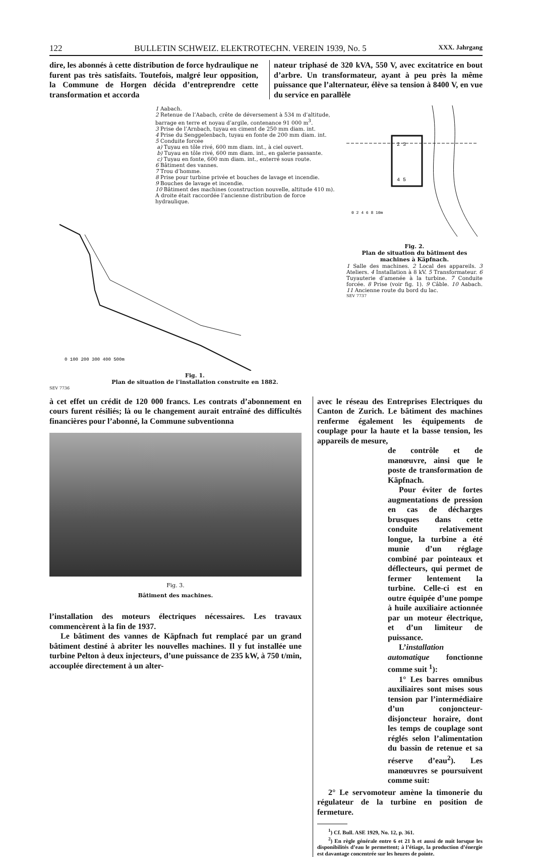122 BULLETIN SCHWEIZ. ELEKTROTECHN. VEREIN 1939, No. 5 XXX. Jahrgang
dire, les abonnés à cette distribution de force hydraulique ne furent pas très satisfaits. Toutefois, malgré leur opposition, la Commune de Horgen décida d’entreprendre cette transformation et accorda
nateur triphasé de 320 kVA, 550 V, avec excitatrice en bout d’arbre. Un transformateur, ayant à peu près la même puissance que l’alternateur, élève sa tension à 8400 V, en vue du service en parallèle
1 Aabach.
2 Retenue de l’Aabach, crête de déversement à 534 m d’altitude, barrage en terre et noyau d’argile, contenance 91 000 m<sup>3</sup>.
3 Prise de l’Arnbach, tuyau en ciment de 250 mm diam. int.
4 Prise du Senggelenbach, tuyau en fonte de 200 mm diam. int.
5 Conduite forcée
a) Tuyau en tôle rivé, 600 mm diam. int., à ciel ouvert.
b) Tuyau en tôle rivé, 600 mm diam. int., en galerie passante.
c) Tuyau en fonte, 600 mm diam. int., enterré sous route.
6 Bâtiment des vannes.
7 Trou d’homme.
8 Prise pour turbine privée et bouches de lavage et incendie.
9 Bouches de lavage et incendie.
10 Bâtiment des machines (construction nouvelle, altitude 410 m).
A droite était raccordée l’ancienne distribution de force hydraulique.
0 100 200 300 400 500m
Fig. 1.
Plan de situation de l’installation construite en 1882.
SEV 7736
2 3
4 5
0 2 4 6 8 10m
Fig. 2.
Plan de situation du bâtiment des machines à Käpfnach.
1 Salle des machines. 2 Local des appareils. 3 Ateliers. 4 Installation à 8 kV. 5 Transformateur. 6 Tuyauterie d’amenée à la turbine. 7 Conduite forcée. 8 Prise (voir fig. 1). 9 Câble. 10 Aabach. 11 Ancienne route du bord du lac.
SEV 7737
à cet effet un crédit de 120 000 francs. Les contrats d’abonnement en cours furent résiliés; là ou le changement aurait entraîné des difficultés financières pour l’abonné, la Commune subventionna
Fig. 3.
Bâtiment des machines.
l’installation des moteurs électriques nécessaires. Les travaux commencèrent à la fin de 1937.
Le bâtiment des vannes de Käpfnach fut remplacé par un grand bâtiment destiné à abriter les nouvelles machines. Il y fut installée une turbine Pelton à deux injecteurs, d’une puissance de 235 kW, à 750 t/min, accouplée directement à un alter-
avec le réseau des Entreprises Electriques du Canton de Zurich. Le bâtiment des machines renferme également les équipements de couplage pour la haute et la basse tension, les appareils de mesure,
de contrôle et de manœuvre, ainsi que le poste de transformation de Käpfnach.
Pour éviter de fortes augmentations de pression en cas de décharges brusques dans cette conduite relativement longue, la turbine a été munie d’un réglage combiné par pointeaux et déflecteurs, qui permet de fermer lentement la turbine. Celle-ci est en outre équipée d’une pompe à huile auxiliaire actionnée par un moteur électrique, et d’un limiteur de puissance.
L’installation automatique fonctionne comme suit <sup>1</sup>):
1° Les barres omnibus auxiliaires sont mises sous tension par l’intermédiaire d’un conjoncteur-disjoncteur horaire, dont les temps de couplage sont réglés selon l’alimentation du bassin de retenue et sa réserve d’eau<sup>2</sup>). Les manœuvres se poursuivent comme suit:
2° Le servomoteur amène la timonerie du régulateur de la turbine en position de fermeture.
<sup>1</sup>) Cf. Bull. ASE 1929, No. 12, p. 361.
<sup>2</sup>) En règle générale entre 6 et 21 h et aussi de nuit lorsque les disponibilités d’eau le permettent; à l’étiage, la production d’énergie est davantage concentrée sur les heures de pointe.